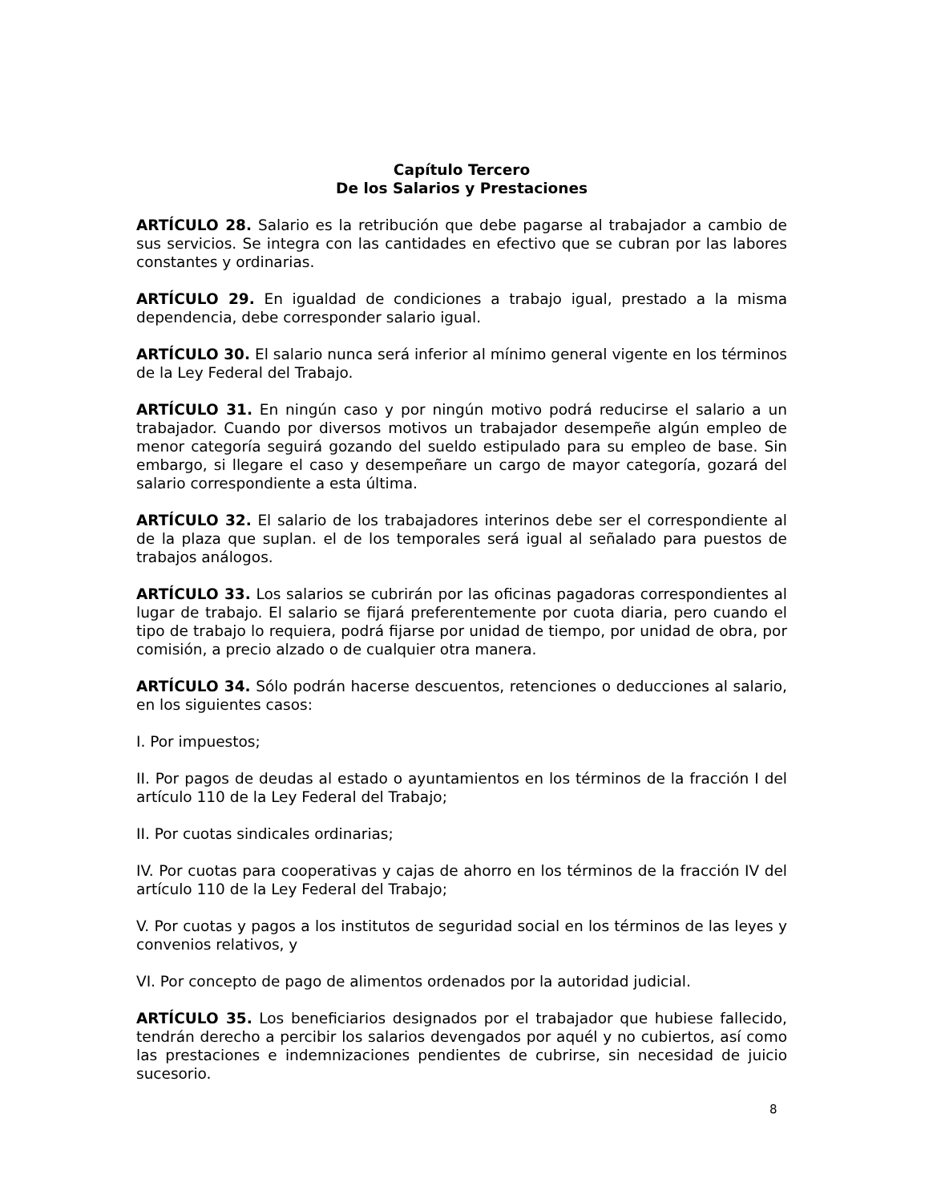Capítulo Tercero
De los Salarios y Prestaciones
ARTÍCULO 28. Salario es la retribución que debe pagarse al trabajador a cambio de sus servicios. Se integra con las cantidades en efectivo que se cubran por las labores constantes y ordinarias.
ARTÍCULO 29. En igualdad de condiciones a trabajo igual, prestado a la misma dependencia, debe corresponder salario igual.
ARTÍCULO 30. El salario nunca será inferior al mínimo general vigente en los términos de la Ley Federal del Trabajo.
ARTÍCULO 31. En ningún caso y por ningún motivo podrá reducirse el salario a un trabajador. Cuando por diversos motivos un trabajador desempeñe algún empleo de menor categoría seguirá gozando del sueldo estipulado para su empleo de base. Sin embargo, si llegare el caso y desempeñare un cargo de mayor categoría, gozará del salario correspondiente a esta última.
ARTÍCULO 32. El salario de los trabajadores interinos debe ser el correspondiente al de la plaza que suplan. el de los temporales será igual al señalado para puestos de trabajos análogos.
ARTÍCULO 33. Los salarios se cubrirán por las oficinas pagadoras correspondientes al lugar de trabajo. El salario se fijará preferentemente por cuota diaria, pero cuando el tipo de trabajo lo requiera, podrá fijarse por unidad de tiempo, por unidad de obra, por comisión, a precio alzado o de cualquier otra manera.
ARTÍCULO 34. Sólo podrán hacerse descuentos, retenciones o deducciones al salario, en los siguientes casos:
I. Por impuestos;
II. Por pagos de deudas al estado o ayuntamientos en los términos de la fracción I del artículo 110 de la Ley Federal del Trabajo;
II. Por cuotas sindicales ordinarias;
IV. Por cuotas para cooperativas y cajas de ahorro en los términos de la fracción IV del artículo 110 de la Ley Federal del Trabajo;
V. Por cuotas y pagos a los institutos de seguridad social en los términos de las leyes y convenios relativos, y
VI. Por concepto de pago de alimentos ordenados por la autoridad judicial.
ARTÍCULO 35. Los beneficiarios designados por el trabajador que hubiese fallecido, tendrán derecho a percibir los salarios devengados por aquél y no cubiertos, así como las prestaciones e indemnizaciones pendientes de cubrirse, sin necesidad de juicio sucesorio.
8